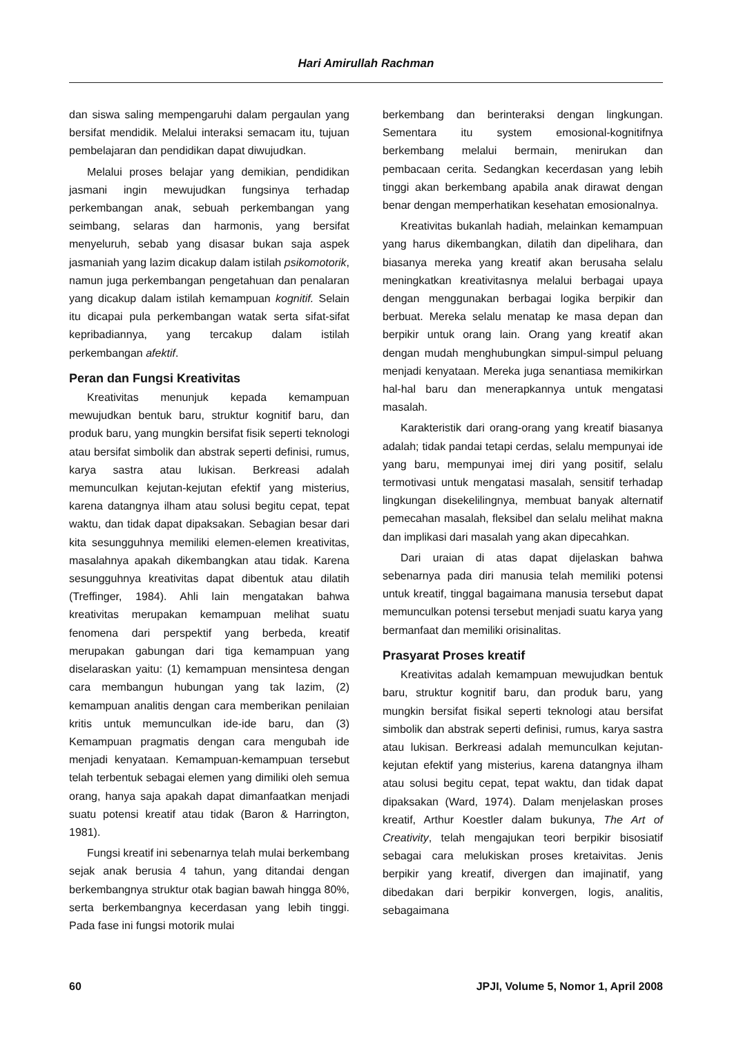Hari Amirullah Rachman
dan siswa saling mempengaruhi dalam pergaulan yang bersifat mendidik. Melalui interaksi semacam itu, tujuan pembelajaran dan pendidikan dapat diwujudkan.
Melalui proses belajar yang demikian, pendidikan jasmani ingin mewujudkan fungsinya terhadap perkembangan anak, sebuah perkembangan yang seimbang, selaras dan harmonis, yang bersifat menyeluruh, sebab yang disasar bukan saja aspek jasmaniah yang lazim dicakup dalam istilah psikomotorik, namun juga perkembangan pengetahuan dan penalaran yang dicakup dalam istilah kemampuan kognitif. Selain itu dicapai pula perkembangan watak serta sifat-sifat kepribadiannya, yang tercakup dalam istilah perkembangan afektif.
Peran dan Fungsi Kreativitas
Kreativitas menunjuk kepada kemampuan mewujudkan bentuk baru, struktur kognitif baru, dan produk baru, yang mungkin bersifat fisik seperti teknologi atau bersifat simbolik dan abstrak seperti definisi, rumus, karya sastra atau lukisan. Berkreasi adalah memunculkan kejutan-kejutan efektif yang misterius, karena datangnya ilham atau solusi begitu cepat, tepat waktu, dan tidak dapat dipaksakan. Sebagian besar dari kita sesungguhnya memiliki elemen-elemen kreativitas, masalahnya apakah dikembangkan atau tidak. Karena sesungguhnya kreativitas dapat dibentuk atau dilatih (Treffinger, 1984). Ahli lain mengatakan bahwa kreativitas merupakan kemampuan melihat suatu fenomena dari perspektif yang berbeda, kreatif merupakan gabungan dari tiga kemampuan yang diselaraskan yaitu: (1) kemampuan mensintesa dengan cara membangun hubungan yang tak lazim, (2) kemampuan analitis dengan cara memberikan penilaian kritis untuk memunculkan ide-ide baru, dan (3) Kemampuan pragmatis dengan cara mengubah ide menjadi kenyataan. Kemampuan-kemampuan tersebut telah terbentuk sebagai elemen yang dimiliki oleh semua orang, hanya saja apakah dapat dimanfaatkan menjadi suatu potensi kreatif atau tidak (Baron & Harrington, 1981).
Fungsi kreatif ini sebenarnya telah mulai berkembang sejak anak berusia 4 tahun, yang ditandai dengan berkembangnya struktur otak bagian bawah hingga 80%, serta berkembangnya kecerdasan yang lebih tinggi. Pada fase ini fungsi motorik mulai
berkembang dan berinteraksi dengan lingkungan. Sementara itu system emosional-kognitifnya berkembang melalui bermain, menirukan dan pembacaan cerita. Sedangkan kecerdasan yang lebih tinggi akan berkembang apabila anak dirawat dengan benar dengan memperhatikan kesehatan emosionalnya.
Kreativitas bukanlah hadiah, melainkan kemampuan yang harus dikembangkan, dilatih dan dipelihara, dan biasanya mereka yang kreatif akan berusaha selalu meningkatkan kreativitasnya melalui berbagai upaya dengan menggunakan berbagai logika berpikir dan berbuat. Mereka selalu menatap ke masa depan dan berpikir untuk orang lain. Orang yang kreatif akan dengan mudah menghubungkan simpul-simpul peluang menjadi kenyataan. Mereka juga senantiasa memikirkan hal-hal baru dan menerapkannya untuk mengatasi masalah.
Karakteristik dari orang-orang yang kreatif biasanya adalah; tidak pandai tetapi cerdas, selalu mempunyai ide yang baru, mempunyai imej diri yang positif, selalu termotivasi untuk mengatasi masalah, sensitif terhadap lingkungan disekelilingnya, membuat banyak alternatif pemecahan masalah, fleksibel dan selalu melihat makna dan implikasi dari masalah yang akan dipecahkan.
Dari uraian di atas dapat dijelaskan bahwa sebenarnya pada diri manusia telah memiliki potensi untuk kreatif, tinggal bagaimana manusia tersebut dapat memunculkan potensi tersebut menjadi suatu karya yang bermanfaat dan memiliki orisinalitas.
Prasyarat Proses kreatif
Kreativitas adalah kemampuan mewujudkan bentuk baru, struktur kognitif baru, dan produk baru, yang mungkin bersifat fisikal seperti teknologi atau bersifat simbolik dan abstrak seperti definisi, rumus, karya sastra atau lukisan. Berkreasi adalah memunculkan kejutan-kejutan efektif yang misterius, karena datangnya ilham atau solusi begitu cepat, tepat waktu, dan tidak dapat dipaksakan (Ward, 1974). Dalam menjelaskan proses kreatif, Arthur Koestler dalam bukunya, The Art of Creativity, telah mengajukan teori berpikir bisosiatif sebagai cara melukiskan proses kretaivitas. Jenis berpikir yang kreatif, divergen dan imajinatif, yang dibedakan dari berpikir konvergen, logis, analitis, sebagaimana
60 JPJI, Volume 5, Nomor 1, April 2008